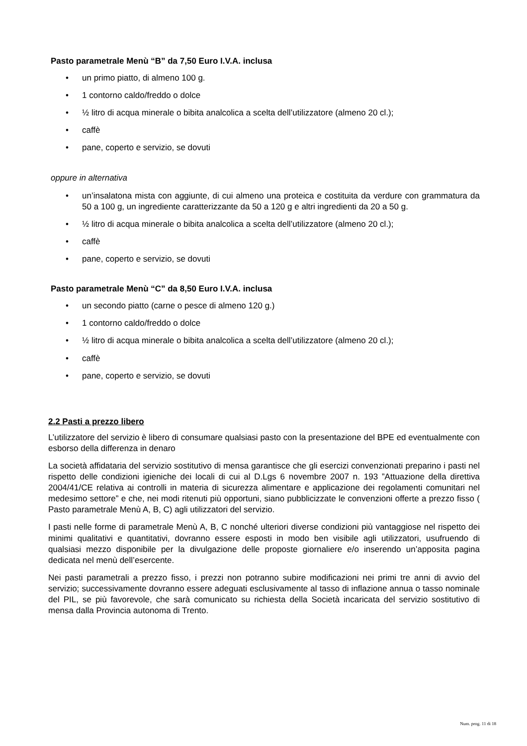Pasto parametrale Menù “B” da 7,50 Euro I.V.A. inclusa
• un primo piatto, di almeno 100 g.
• 1 contorno caldo/freddo o dolce
• ½ litro di acqua minerale o bibita analcolica a scelta dell’utilizzatore (almeno 20 cl.);
• caffè
• pane, coperto e servizio, se dovuti
oppure in alternativa
• un’insalatona mista con aggiunte, di cui almeno una proteica e costituita da verdure con grammatura da 50 a 100 g, un ingrediente caratterizzante da 50 a 120 g e altri ingredienti da 20 a 50 g.
• ½ litro di acqua minerale o bibita analcolica a scelta dell’utilizzatore (almeno 20 cl.);
• caffè
• pane, coperto e servizio, se dovuti
Pasto parametrale Menù “C” da 8,50 Euro I.V.A. inclusa
• un secondo piatto (carne o pesce di almeno 120 g.)
• 1 contorno caldo/freddo o dolce
• ½ litro di acqua minerale o bibita analcolica a scelta dell’utilizzatore (almeno 20 cl.);
• caffè
• pane, coperto e servizio, se dovuti
2.2 Pasti a prezzo libero
L’utilizzatore del servizio è libero di consumare qualsiasi pasto con la presentazione del BPE ed eventualmente con esborso della differenza in denaro
La società affidataria del servizio sostitutivo di mensa garantisce che gli esercizi convenzionati preparino i pasti nel rispetto delle condizioni igieniche dei locali di cui al D.Lgs 6 novembre 2007 n. 193 ”Attuazione della direttiva 2004/41/CE relativa ai controlli in materia di sicurezza alimentare e applicazione dei regolamenti comunitari nel medesimo settore” e che, nei modi ritenuti più opportuni, siano pubblicizzate le convenzioni offerte a prezzo fisso ( Pasto parametrale Menù A, B, C) agli utilizzatori del servizio.
I pasti nelle forme di parametrale Menù A, B, C nonché ulteriori diverse condizioni più vantaggiose nel rispetto dei minimi qualitativi e quantitativi, dovranno essere esposti in modo ben visibile agli utilizzatori, usufruendo di qualsiasi mezzo disponibile per la divulgazione delle proposte giornaliere e/o inserendo un’apposita pagina dedicata nel menù dell’esercente.
Nei pasti parametrali a prezzo fisso, i prezzi non potranno subire modificazioni nei primi tre anni di avvio del servizio; successivamente dovranno essere adeguati esclusivamente al tasso di inflazione annua o tasso nominale del PIL, se più favorevole, che sarà comunicato su richiesta della Società incaricata del servizio sostitutivo di mensa dalla Provincia autonoma di Trento.
Num. prog. 11 di 18